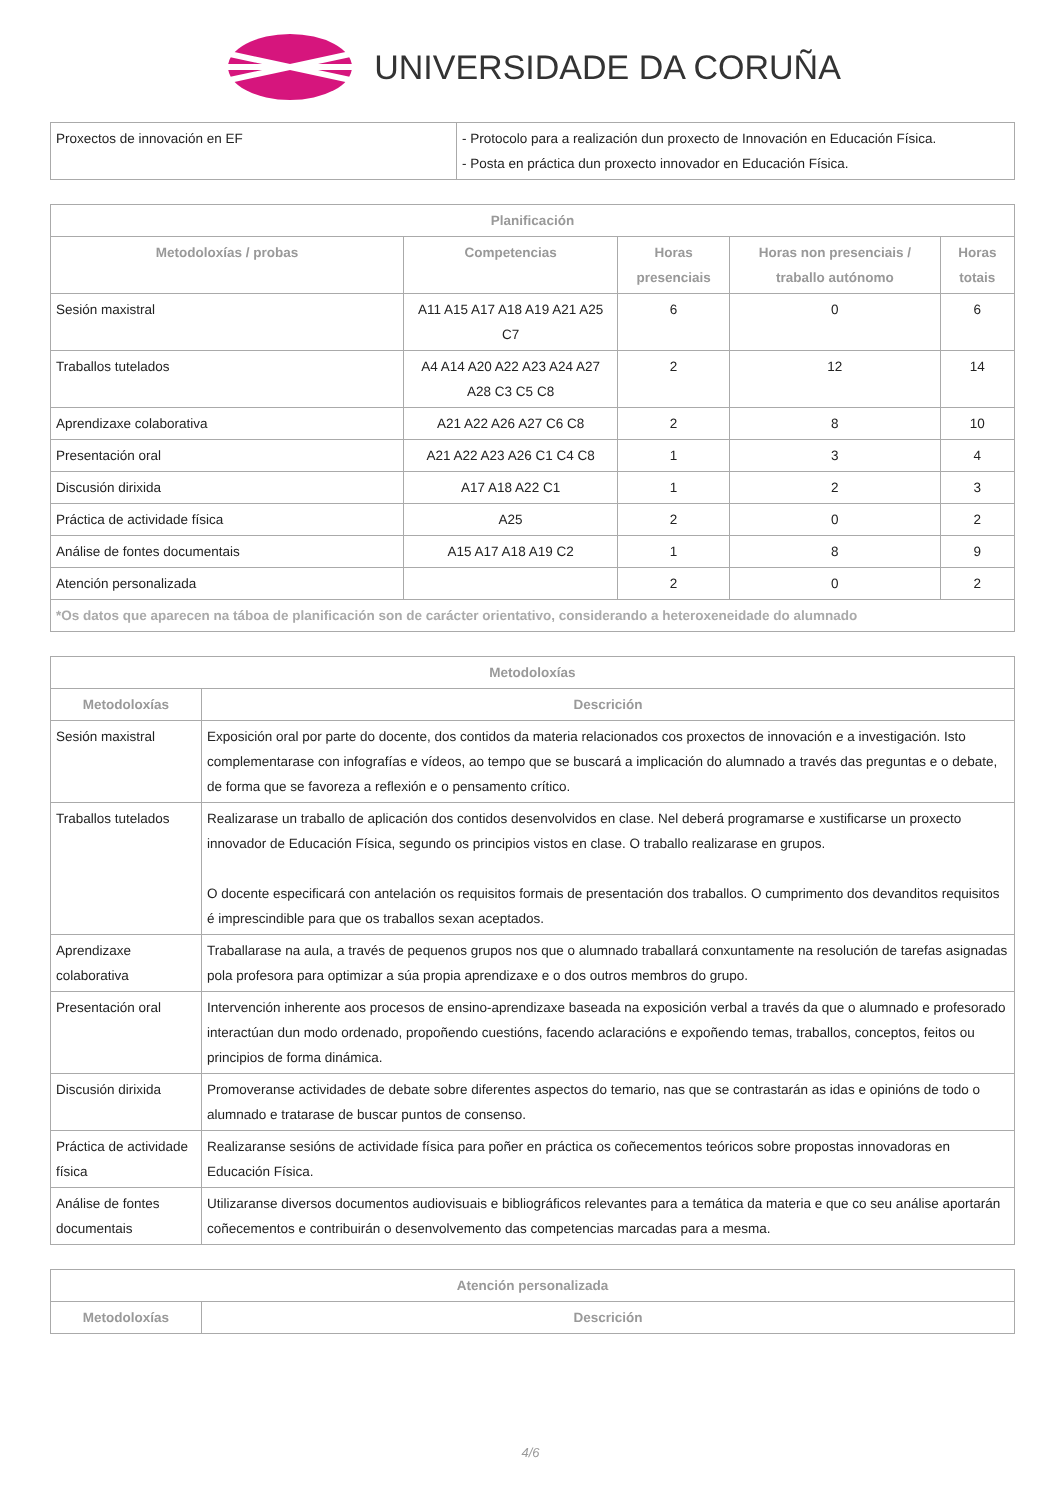UNIVERSIDADE DA CORUÑA
| Proxectos de innovación en EF | - Protocolo para a realización dun proxecto de Innovación en Educación Física. - Posta en práctica dun proxecto innovador en Educación Física. |
| Planificación | | | | |
| --- | --- | --- | --- | --- |
| Metodoloxías / probas | Competencias | Horas presenciais | Horas non presenciais / traballo autónomo | Horas totais |
| Sesión maxistral | A11 A15 A17 A18 A19 A21 A25 C7 | 6 | 0 | 6 |
| Traballos tutelados | A4 A14 A20 A22 A23 A24 A27 A28 C3 C5 C8 | 2 | 12 | 14 |
| Aprendizaxe colaborativa | A21 A22 A26 A27 C6 C8 | 2 | 8 | 10 |
| Presentación oral | A21 A22 A23 A26 C1 C4 C8 | 1 | 3 | 4 |
| Discusión dirixida | A17 A18 A22 C1 | 1 | 2 | 3 |
| Práctica de actividade física | A25 | 2 | 0 | 2 |
| Análise de fontes documentais | A15 A17 A18 A19 C2 | 1 | 8 | 9 |
| Atención personalizada | | 2 | 0 | 2 |
| *Os datos que aparecen na táboa de planificación son de carácter orientativo, considerando a heteroxeneidade do alumnado | | | | |
| Metodoloxías | |
| --- | --- |
| Metodoloxías | Descrición |
| Sesión maxistral | Exposición oral por parte do docente, dos contidos da materia relacionados cos proxectos de innovación e a investigación. Isto complementarase con infografías e vídeos, ao tempo que se buscará a implicación do alumnado a través das preguntas e o debate, de forma que se favoreza a reflexión e o pensamento crítico. |
| Traballos tutelados | Realizarase un traballo de aplicación dos contidos desenvolvidos en clase. Nel deberá programarse e xustificarse un proxecto innovador de Educación Física, segundo os principios vistos en clase. O traballo realizarase en grupos. O docente especificará con antelación os requisitos formais de presentación dos traballos. O cumprimento dos devanditos requisitos é imprescindible para que os traballos sexan aceptados. |
| Aprendizaxe colaborativa | Traballarase na aula, a través de pequenos grupos nos que o alumnado traballará conxuntamente na resolución de tarefas asignadas pola profesora para optimizar a súa propia aprendizaxe e o dos outros membros do grupo. |
| Presentación oral | Intervención inherente aos procesos de ensino-aprendizaxe baseada na exposición verbal a través da que o alumnado e profesorado interactúan dun modo ordenado, propoñendo cuestións, facendo aclaracións e expoñendo temas, traballos, conceptos, feitos ou principios de forma dinámica. |
| Discusión dirixida | Promoveranse actividades de debate sobre diferentes aspectos do temario, nas que se contrastarán as idas e opinións de todo o alumnado e tratarase de buscar puntos de consenso. |
| Práctica de actividade física | Realizaranse sesións de actividade física para poñer en práctica os coñecementos teóricos sobre propostas innovadoras en Educación Física. |
| Análise de fontes documentais | Utilizaranse diversos documentos audiovisuais e bibliográficos relevantes para a temática da materia e que co seu análise aportarán coñecementos e contribuirán o desenvolvemento das competencias marcadas para a mesma. |
| Atención personalizada | |
| --- | --- |
| Metodoloxías | Descrición |
4/6